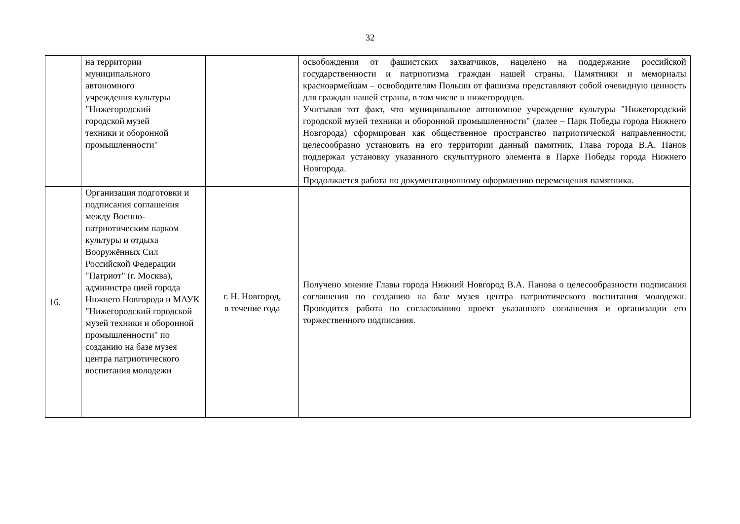32
| | на территории муниципального автономного учреждения культуры "Нижегородский городской музей техники и оборонной промышленности" | | освобождения от фашистских захватчиков, нацелено на поддержание российской государственности и патриотизма граждан нашей страны. Памятники и мемориалы красноармейцам – освободителям Польши от фашизма представляют собой очевидную ценность для граждан нашей страны, в том числе и нижегородцев. Учитывая тот факт, что муниципальное автономное учреждение культуры "Нижегородский городской музей техники и оборонной промышленности" (далее – Парк Победы города Нижнего Новгорода) сформирован как общественное пространство патриотической направленности, целесообразно установить на его территории данный памятник. Глава города В.А. Панов поддержал установку указанного скульптурного элемента в Парке Победы города Нижнего Новгорода. Продолжается работа по документационному оформлению перемещения памятника. |
| 16. | Организация подготовки и подписания соглашения между Военно-патриотическим парком культуры и отдыха Вооружённых Сил Российской Федерации "Патриот" (г. Москва), администра цией города Нижнего Новгорода и МАУК "Нижегородский городской музей техники и оборонной промышленности" по созданию на базе музея центра патриотического воспитания молодежи | г. Н. Новгород, в течение года | Получено мнение Главы города Нижний Новгород В.А. Панова о целесообразности подписания соглашения по созданию на базе музея центра патриотического воспитания молодежи. Проводится работа по согласованию проект указанного соглашения и организации его торжественного подписания. |